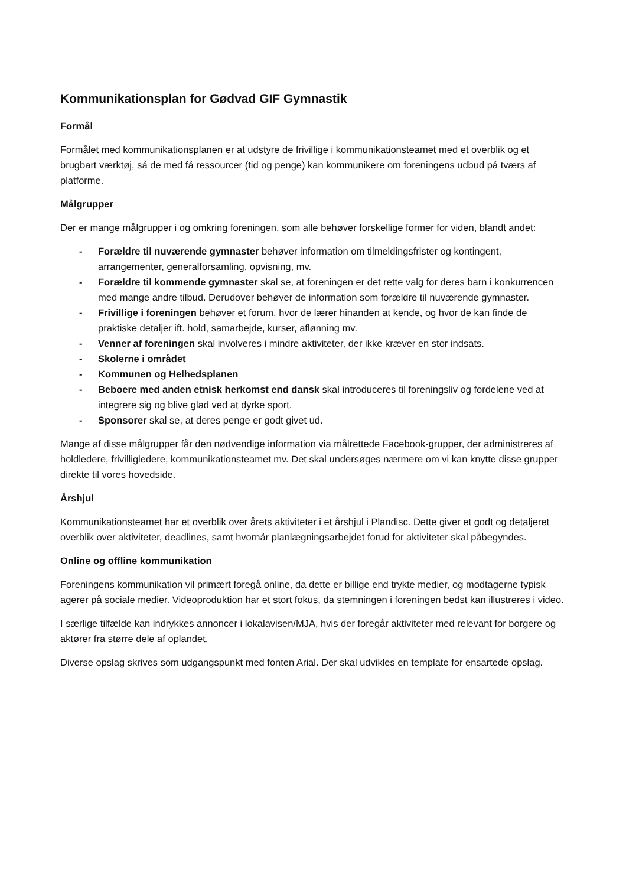Kommunikationsplan for Gødvad GIF Gymnastik
Formål
Formålet med kommunikationsplanen er at udstyre de frivillige i kommunikationsteamet med et overblik og et brugbart værktøj, så de med få ressourcer (tid og penge) kan kommunikere om foreningens udbud på tværs af platforme.
Målgrupper
Der er mange målgrupper i og omkring foreningen, som alle behøver forskellige former for viden, blandt andet:
- Forældre til nuværende gymnaster behøver information om tilmeldingsfrister og kontingent, arrangementer, generalforsamling, opvisning, mv.
- Forældre til kommende gymnaster skal se, at foreningen er det rette valg for deres barn i konkurrencen med mange andre tilbud. Derudover behøver de information som forældre til nuværende gymnaster.
- Frivillige i foreningen behøver et forum, hvor de lærer hinanden at kende, og hvor de kan finde de praktiske detaljer ift. hold, samarbejde, kurser, aflønning mv.
- Venner af foreningen skal involveres i mindre aktiviteter, der ikke kræver en stor indsats.
- Skolerne i området
- Kommunen og Helhedsplanen
- Beboere med anden etnisk herkomst end dansk skal introduceres til foreningsliv og fordelene ved at integrere sig og blive glad ved at dyrke sport.
- Sponsorer skal se, at deres penge er godt givet ud.
Mange af disse målgrupper får den nødvendige information via målrettede Facebook-grupper, der administreres af holdledere, frivilligledere, kommunikationsteamet mv. Det skal undersøges nærmere om vi kan knytte disse grupper direkte til vores hovedside.
Årshjul
Kommunikationsteamet har et overblik over årets aktiviteter i et årshjul i Plandisc. Dette giver et godt og detaljeret overblik over aktiviteter, deadlines, samt hvornår planlægningsarbejdet forud for aktiviteter skal påbegyndes.
Online og offline kommunikation
Foreningens kommunikation vil primært foregå online, da dette er billige end trykte medier, og modtagerne typisk agerer på sociale medier. Videoproduktion har et stort fokus, da stemningen i foreningen bedst kan illustreres i video.
I særlige tilfælde kan indrykkes annoncer i lokalavisen/MJA, hvis der foregår aktiviteter med relevant for borgere og aktører fra større dele af oplandet.
Diverse opslag skrives som udgangspunkt med fonten Arial. Der skal udvikles en template for ensartede opslag.